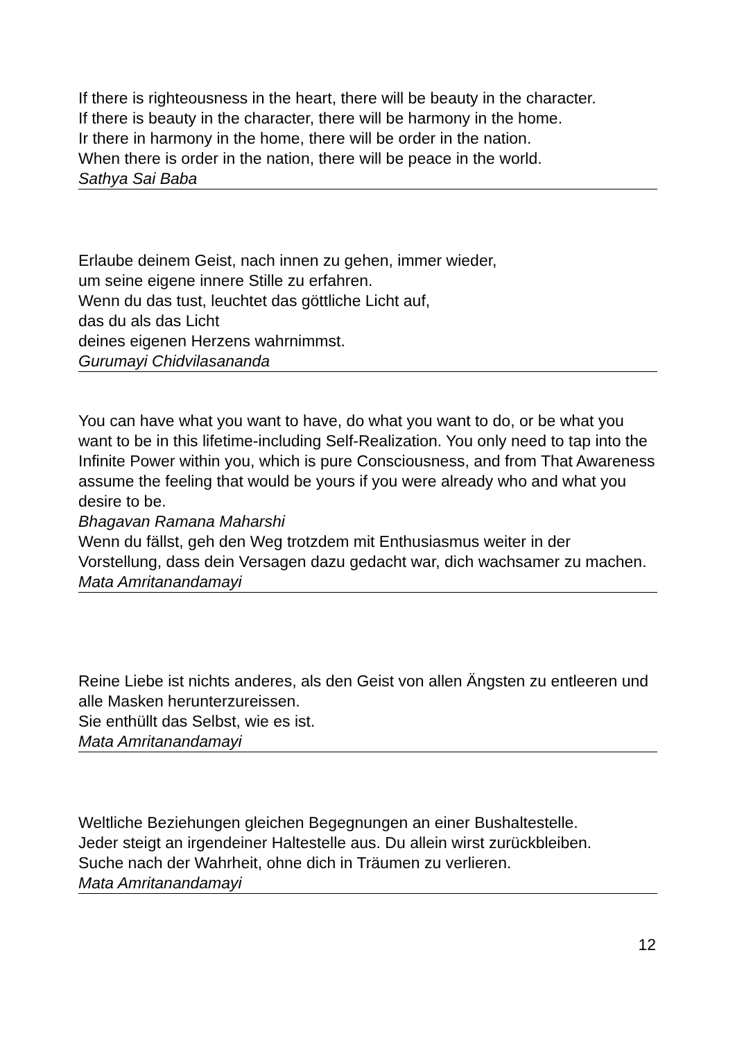If there is righteousness in the heart, there will be beauty in the character.
If there is beauty in the character, there will be harmony in the home.
Ir there in harmony in the home, there will be order in the nation.
When there is order in the nation, there will be peace in the world.
Sathya Sai Baba
Erlaube deinem Geist, nach innen zu gehen, immer wieder,
um seine eigene innere Stille zu erfahren.
Wenn du das tust, leuchtet das göttliche Licht auf,
das du als das Licht
deines eigenen Herzens wahrnimmst.
Gurumayi Chidvilasananda
You can have what you want to have, do what you want to do, or be what you want to be in this lifetime-including Self-Realization. You only need to tap into the Infinite Power within you, which is pure Consciousness, and from That Awareness assume the feeling that would be yours if you were already who and what you desire to be.
Bhagavan Ramana Maharshi
Wenn du fällst, geh den Weg trotzdem mit Enthusiasmus weiter in der Vorstellung, dass dein Versagen dazu gedacht war, dich wachsamer zu machen.
Mata Amritanandamayi
Reine Liebe ist nichts anderes, als den Geist von allen Ängsten zu entleeren und alle Masken herunterzureissen.
Sie enthüllt das Selbst, wie es ist.
Mata Amritanandamayi
Weltliche Beziehungen gleichen Begegnungen an einer Bushaltestelle.
Jeder steigt an irgendeiner Haltestelle aus. Du allein wirst zurückbleiben.
Suche nach der Wahrheit, ohne dich in Träumen zu verlieren.
Mata Amritanandamayi
12